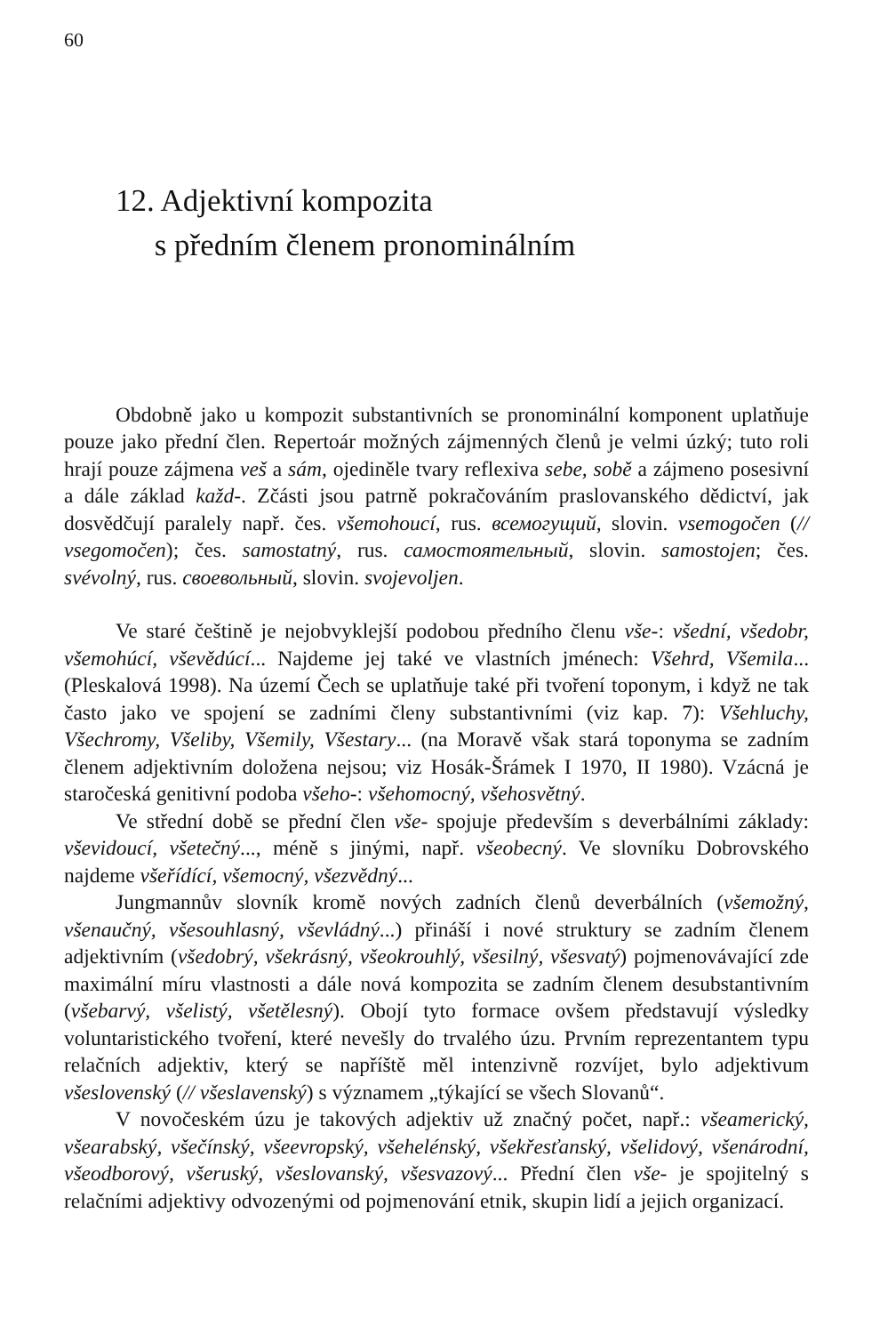60
12. Adjektivní kompozita
s předním členem pronominálním
Obdobně jako u kompozit substantivních se pronominální komponent uplatňuje pouze jako přední člen. Repertoár možných zájmenných členů je velmi úzký; tuto roli hrají pouze zájmena veš a sám, ojediněle tvary reflexiva sebe, sobě a zájmeno posesivní a dále základ každ-. Zčásti jsou patrně pokračováním praslovanského dědictví, jak dosvědčují paralely např. čes. všemohoucí, rus. всемогущий, slovin. vsemogočen (// vsegomočen); čes. samostatný, rus. самостоятельный, slovin. samostojen; čes. svévolný, rus. своевольный, slovin. svojevoljen.
Ve staré češtině je nejobvyklejší podobou předního členu vše-: všední, všedobr, všemohúcí, vševědúcí... Najdeme jej také ve vlastních jménech: Všehrd, Všemila... (Pleskalová 1998). Na území Čech se uplatňuje také při tvoření toponym, i když ne tak často jako ve spojení se zadními členy substantivními (viz kap. 7): Všehluchy, Všechromy, Všeliby, Všemily, Všestary... (na Moravě však stará toponyma se zadním členem adjektivním doložena nejsou; viz Hosák-Šrámek I 1970, II 1980). Vzácná je staročeská genitivní podoba všeho-: všehomocný, všehosvětný.
Ve střední době se přední člen vše- spojuje především s deverbálními základy: vševidoucí, všetečný..., méně s jinými, např. všeobecný. Ve slovníku Dobrovského najdeme všeřídící, všemocný, všezvědný...
Jungmannův slovník kromě nových zadních členů deverbálních (všemožný, všenaučný, všesouhlasný, vševládný...) přináší i nové struktury se zadním členem adjektivním (všedobrý, všekrásný, všeokrouhlý, všesilný, všesvatý) pojmenovávající zde maximální míru vlastnosti a dále nová kompozita se zadním členem desubstantivním (všebarvý, všelistý, všetělesný). Obojí tyto formace ovšem představují výsledky voluntaristického tvoření, které nevešly do trvalého úzu. Prvním reprezentantem typu relačních adjektiv, který se napříště měl intenzivně rozvíjet, bylo adjektivum všeslovenský (// všeslavenský) s významem „týkající se všech Slovanů“.
V novočeském úzu je takových adjektiv už značný počet, např.: všeamerický, všearabský, všečínský, všeevropský, všehelénský, všekřesťanský, všelidový, všenárodní, všeodborový, všeruský, všeslovanský, všesvazový... Přední člen vše- je spojitelný s relačními adjektivy odvozenými od pojmenování etnik, skupin lidí a jejich organizací.